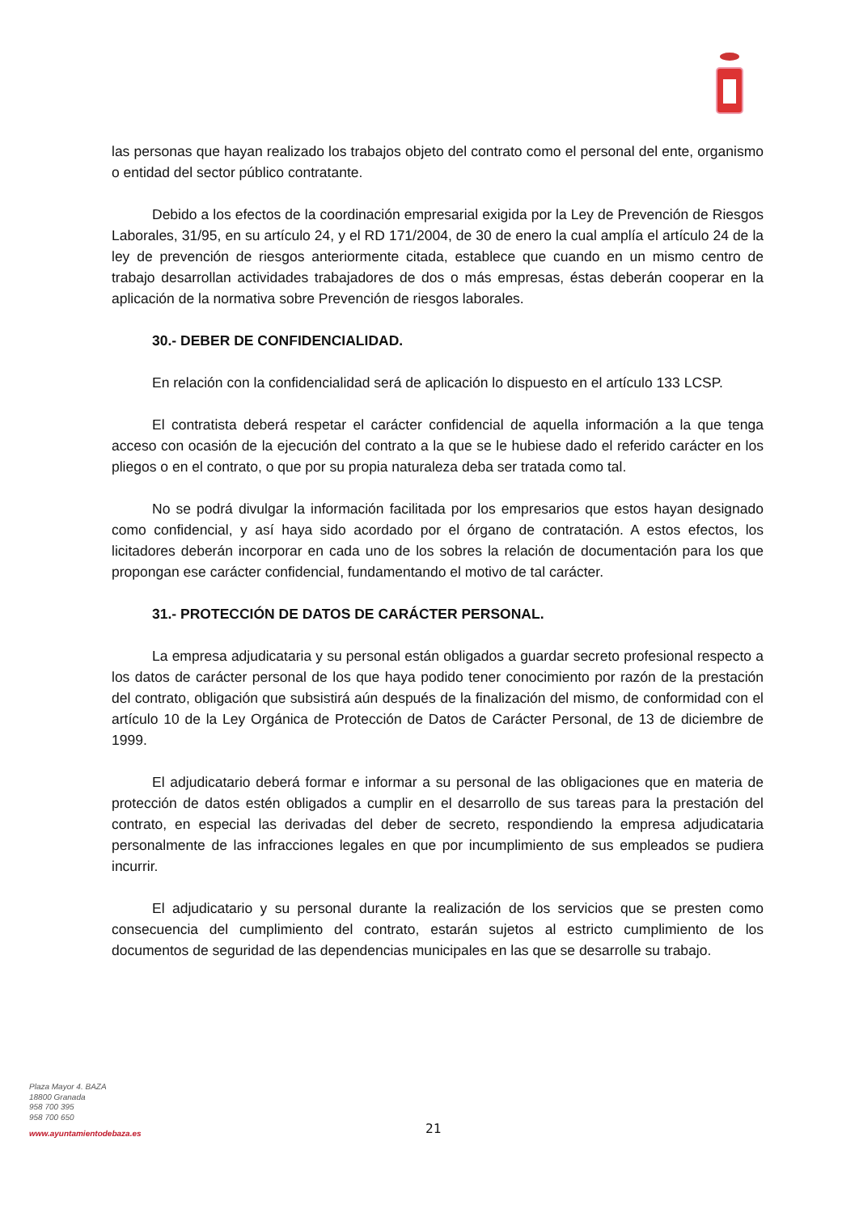las personas que hayan realizado los trabajos objeto del contrato como el personal del ente, organismo o entidad del sector público contratante.
Debido a los efectos de la coordinación empresarial exigida por la Ley de Prevención de Riesgos Laborales, 31/95, en su artículo 24, y el RD 171/2004, de 30 de enero la cual amplía el artículo 24 de la ley de prevención de riesgos anteriormente citada, establece que cuando en un mismo centro de trabajo desarrollan actividades trabajadores de dos o más empresas, éstas deberán cooperar en la aplicación de la normativa sobre Prevención de riesgos laborales.
30.- DEBER DE CONFIDENCIALIDAD.
En relación con la confidencialidad será de aplicación lo dispuesto en el artículo 133 LCSP.
El contratista deberá respetar el carácter confidencial de aquella información a la que tenga acceso con ocasión de la ejecución del contrato a la que se le hubiese dado el referido carácter en los pliegos o en el contrato, o que por su propia naturaleza deba ser tratada como tal.
No se podrá divulgar la información facilitada por los empresarios que estos hayan designado como confidencial, y así haya sido acordado por el órgano de contratación. A estos efectos, los licitadores deberán incorporar en cada uno de los sobres la relación de documentación para los que propongan ese carácter confidencial, fundamentando el motivo de tal carácter.
31.- PROTECCIÓN DE DATOS DE CARÁCTER PERSONAL.
La empresa adjudicataria y su personal están obligados a guardar secreto profesional respecto a los datos de carácter personal de los que haya podido tener conocimiento por razón de la prestación del contrato, obligación que subsistirá aún después de la finalización del mismo, de conformidad con el artículo 10 de la Ley Orgánica de Protección de Datos de Carácter Personal, de 13 de diciembre de 1999.
El adjudicatario deberá formar e informar a su personal de las obligaciones que en materia de protección de datos estén obligados a cumplir en el desarrollo de sus tareas para la prestación del contrato, en especial las derivadas del deber de secreto, respondiendo la empresa adjudicataria personalmente de las infracciones legales en que por incumplimiento de sus empleados se pudiera incurrir.
El adjudicatario y su personal durante la realización de los servicios que se presten como consecuencia del cumplimiento del contrato, estarán sujetos al estricto cumplimiento de los documentos de seguridad de las dependencias municipales en las que se desarrolle su trabajo.
Plaza Mayor 4. BAZA
18800 Granada
958 700 395
958 700 650
www.ayuntamientodebaza.es
21